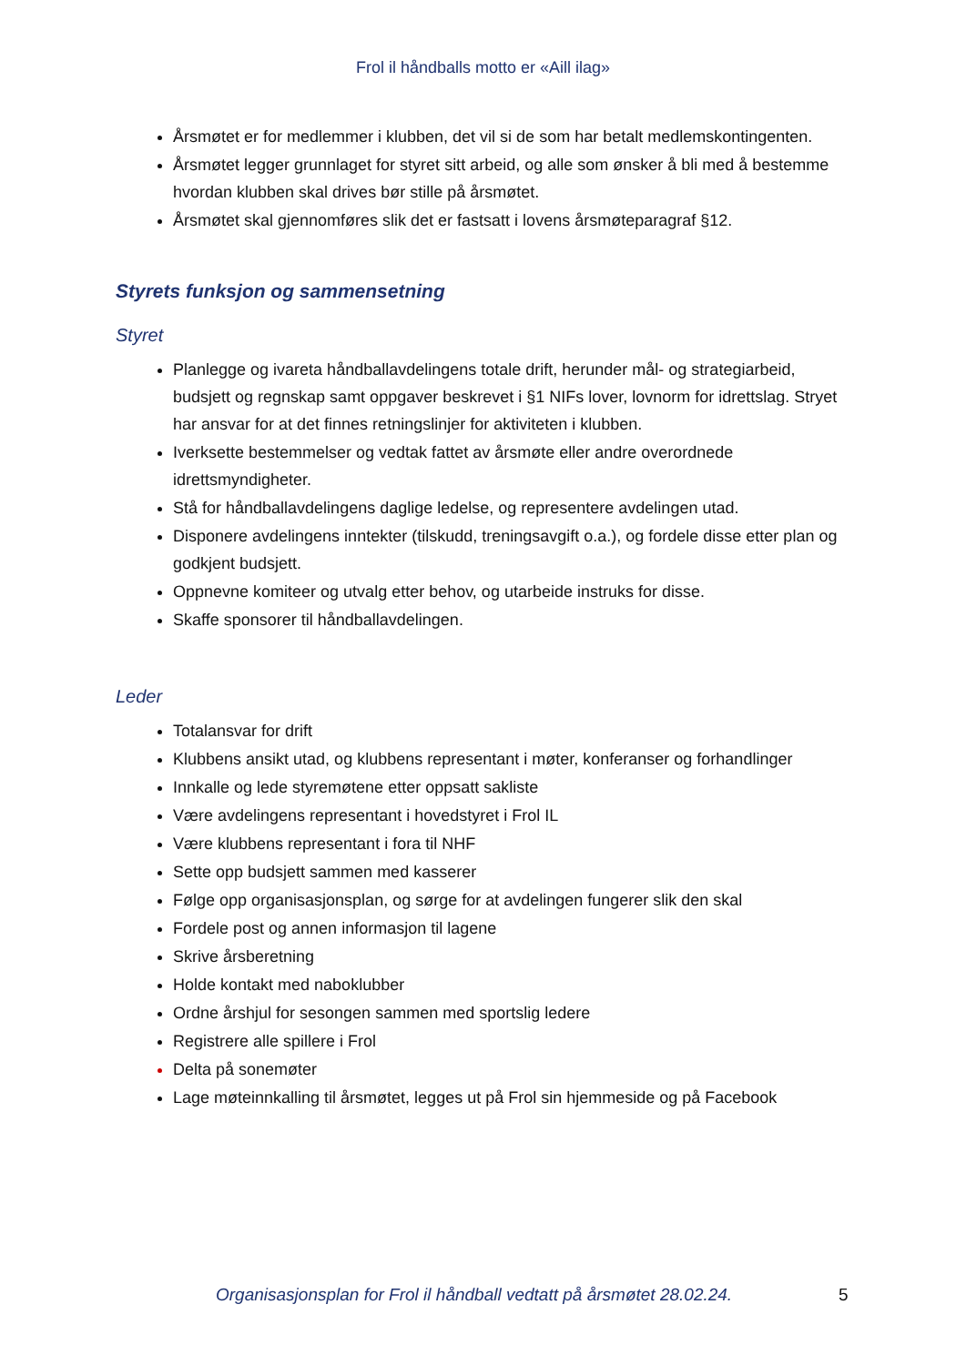Frol il håndballs motto er «Aill ilag»
Årsmøtet er for medlemmer i klubben, det vil si de som har betalt medlemskontingenten.
Årsmøtet legger grunnlaget for styret sitt arbeid, og alle som ønsker å bli med å bestemme hvordan klubben skal drives bør stille på årsmøtet.
Årsmøtet skal gjennomføres slik det er fastsatt i lovens årsmøteparagraf §12.
Styrets funksjon og sammensetning
Styret
Planlegge og ivareta håndballavdelingens totale drift, herunder mål- og strategiarbeid, budsjett og regnskap samt oppgaver beskrevet i §1 NIFs lover, lovnorm for idrettslag. Stryet har ansvar for at det finnes retningslinjer for aktiviteten i klubben.
Iverksette bestemmelser og vedtak fattet av årsmøte eller andre overordnede idrettsmyndigheter.
Stå for håndballavdelingens daglige ledelse, og representere avdelingen utad.
Disponere avdelingens inntekter (tilskudd, treningsavgift o.a.), og fordele disse etter plan og godkjent budsjett.
Oppnevne komiteer og utvalg etter behov, og utarbeide instruks for disse.
Skaffe sponsorer til håndballavdelingen.
Leder
Totalansvar for drift
Klubbens ansikt utad, og klubbens representant i møter, konferanser og forhandlinger
Innkalle og lede styremøtene etter oppsatt sakliste
Være avdelingens representant i hovedstyret i Frol IL
Være klubbens representant i fora til NHF
Sette opp budsjett sammen med kasserer
Følge opp organisasjonsplan, og sørge for at avdelingen fungerer slik den skal
Fordele post og annen informasjon til lagene
Skrive årsberetning
Holde kontakt med naboklubber
Ordne årshjul for sesongen sammen med sportslig ledere
Registrere alle spillere i Frol
Delta på sonemøter
Lage møteinnkalling til årsmøtet, legges ut på Frol sin hjemmeside og på Facebook
Organisasjonsplan for Frol il håndball vedtatt på årsmøtet 28.02.24. 5